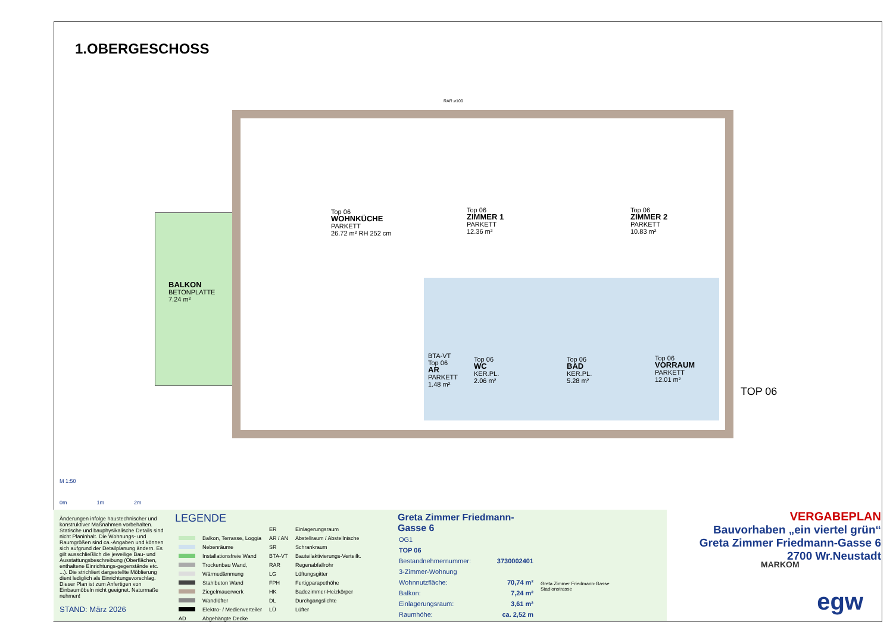1.OBERGESCHOSS
BALKON
BETONPLATTE
7.24 m²
Top 06
WOHNKÜCHE
PARKETT
26.72 m² RH 252 cm
Top 06
ZIMMER 1
PARKETT
12.36 m²
Top 06
ZIMMER 2
PARKETT
10.83 m²
BTA-VT
Top 06
AR
PARKETT
1.48 m²
Top 06
WC
KER.PL.
2.06 m²
Top 06
BAD
KER.PL.
5.28 m²
Top 06
VORRAUM
PARKETT
12.01 m²
TOP 06
RAR ø100
M 1:50
0m 1m 2m
Änderungen infolge haustechnischer und konstruktiver Maßnahmen vorbehalten. Statische und bauphysikalische Details sind nicht Planinhalt. Die Wohnungs- und Raumgrößen sind ca.-Angaben und können sich aufgrund der Detailplanung ändern. Es gilt ausschließlich die jeweilige Bau- und Ausstattungsbeschreibung (Oberflächen, enthaltene Einrichtungs-gegenstände etc. ...). Die strichliert dargestellte Möblierung dient lediglich als Einrichtungsvorschlag. Dieser Plan ist zum Anfertigen von Einbaumöbeln nicht geeignet. Naturmaße nehmen!
STAND: März 2026
LEGENDE
| | | ER | Einlagerungsraum |
| | Balkon, Terrasse, Loggia | AR / AN | Abstellraum / Abstellnische |
| | Nebenräume | SR | Schrankraum |
| | Installationsfreie Wand | BTA-VT | Bauteilaktivierungs-Verteilk. |
| | Trockenbau Wand, | RAR | Regenabfallrohr |
| | Wärmedämmung | LG | Lüftungsgitter |
| | Stahlbeton Wand | FPH | Fertigparapethöhe |
| | Ziegelmauerwerk | HK | Badezimmer-Heizkörper |
| | Wandlüfter | DL | Durchgangslichte |
| | Elektro- / Medienverteiler | LÜ | Lüfter |
| AD | Abgehängte Decke | | |
Greta Zimmer Friedmann-Gasse 6
| OG1 | |
| TOP 06 | |
| Bestandnehmernummer: | 3730002401 |
| 3-Zimmer-Wohnung | |
| Wohnnutzfläche: | 70,74 m² |
| Balkon: | 7,24 m² |
| Einlagerungsraum: | 3,61 m² |
| Raumhöhe: | ca. 2,52 m |
Greta Zimmer Friedmann-Gasse
Stadionstrasse
VERGABEPLAN
Bauvorhaben „ein viertel grün“
Greta Zimmer Friedmann-Gasse 6
2700 Wr.Neustadt
MARKOM
egw